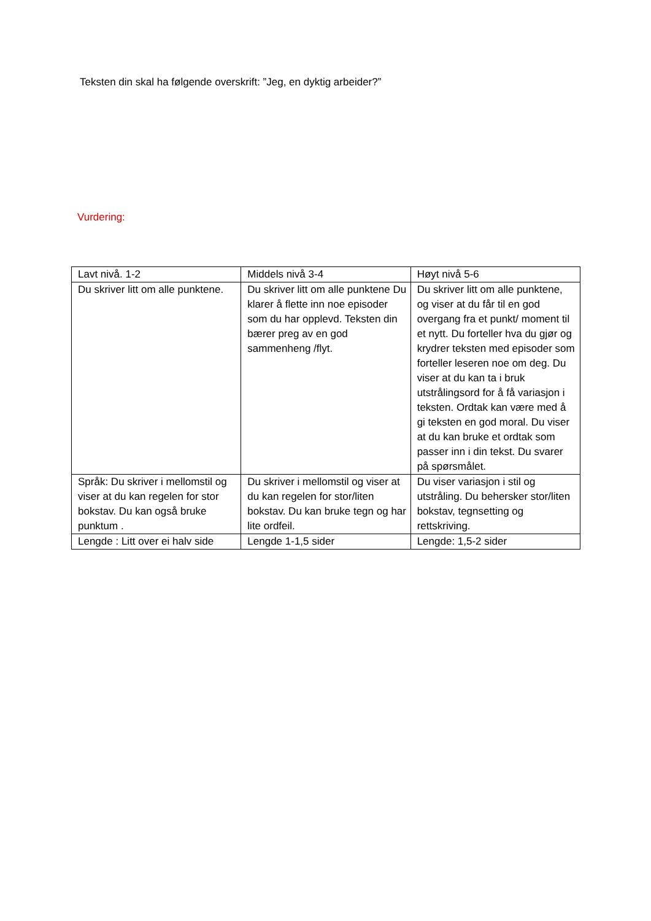Teksten din skal ha følgende overskrift: ”Jeg, en dyktig arbeider?”
Vurdering:
| Lavt nivå. 1-2 | Middels nivå 3-4 | Høyt nivå 5-6 |
| Du skriver litt om alle punktene. | Du skriver litt om alle punktene Du klarer å flette inn noe episoder som du har opplevd. Teksten din bærer preg av en god sammenheng /flyt. | Du skriver litt om alle punktene, og viser at du får til en god overgang fra et punkt/ moment til et nytt. Du forteller hva du gjør og krydrer teksten med episoder som forteller leseren noe om deg. Du viser at du kan ta i bruk utstrålingsord for å få variasjon i teksten. Ordtak kan være med å gi teksten en god moral. Du viser at du kan bruke et ordtak som passer inn i din tekst. Du svarer på spørsmålet. |
| Språk: Du skriver i mellomstil og viser at du kan regelen for stor bokstav. Du kan også bruke punktum . | Du skriver i mellomstil og viser at du kan regelen for stor/liten bokstav. Du kan bruke tegn og har lite ordfeil. | Du viser variasjon i stil og utstråling. Du behersker stor/liten bokstav, tegnsetting og rettskriving. |
| Lengde : Litt over ei halv side | Lengde 1-1,5 sider | Lengde: 1,5-2 sider |